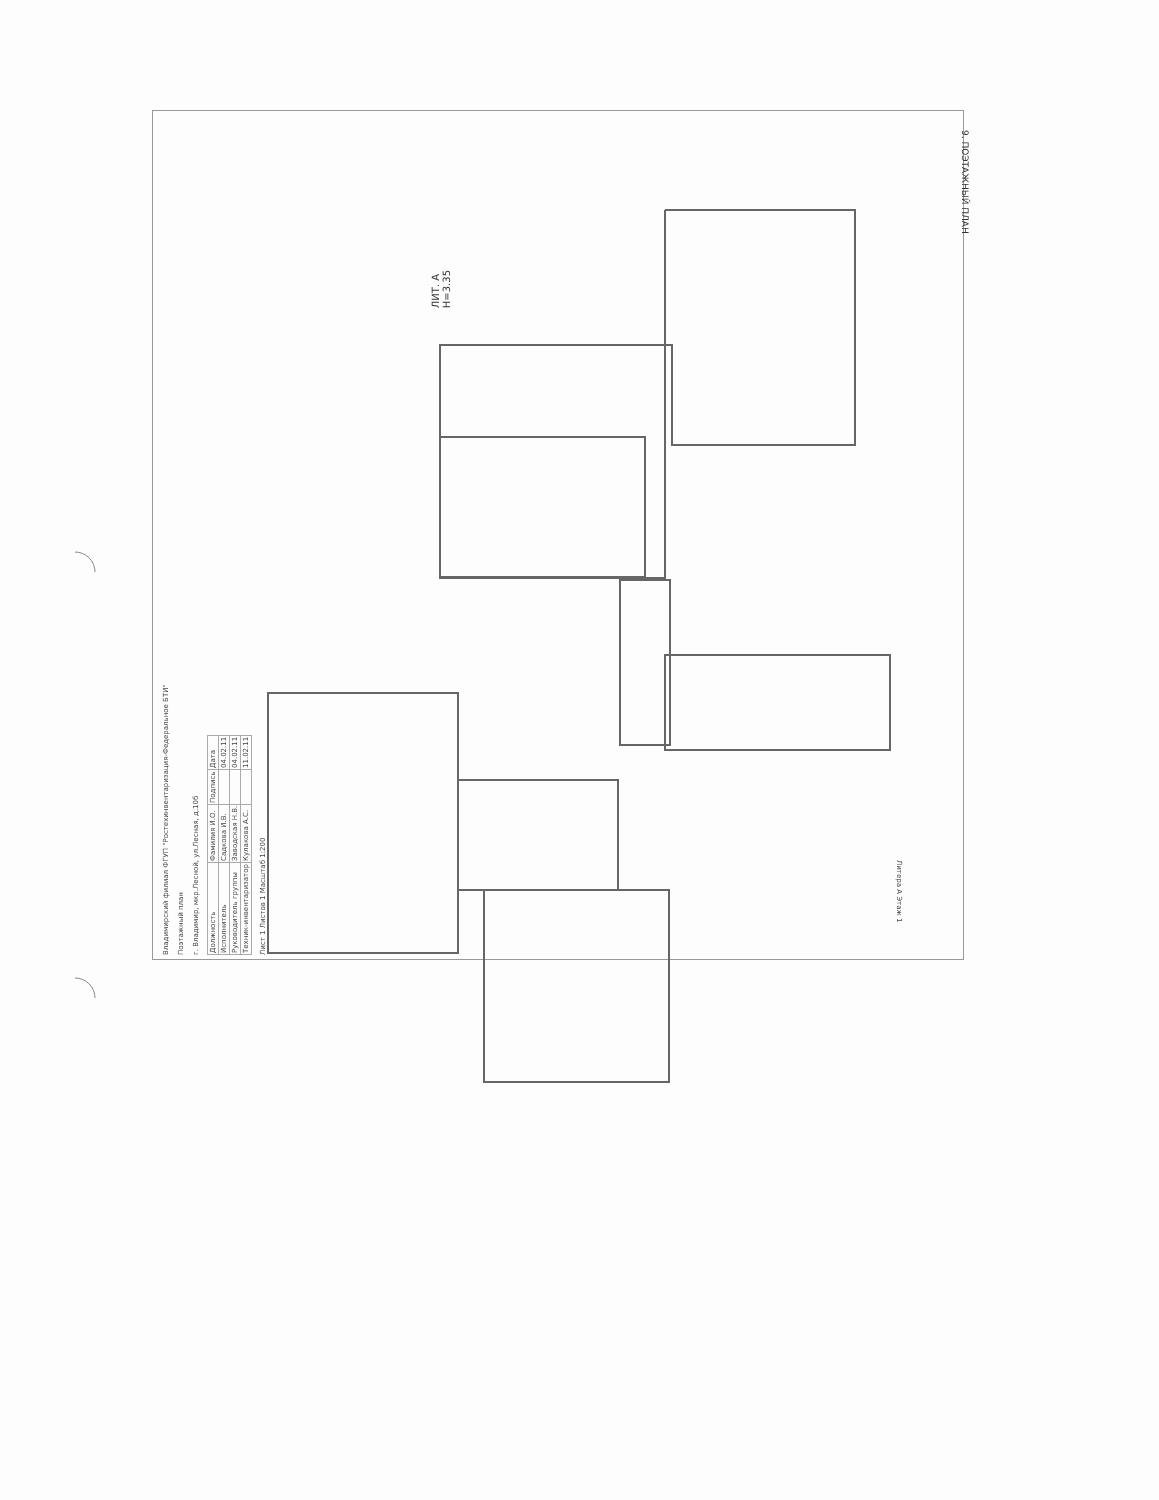9. ПОЭТАЖНЫЙ ПЛАН
ЛИТ. А
Н=3.35
Владимирский филиал ФГУП "Ростехинвентаризация-Федеральное БТИ"
Поэтажный план
г. Владимир, мкр.Лесной, ул.Лесная, д.10б
| Должность | Фамилия И.О. | Подпись | Дата |
| Исполнитель | Садкова И.В. | | 04.02.11 |
| Руководитель группы | Заводская Н.В. | | 04.02.11 |
| Техник-инвентаризатор | Кулакова А.С. | | 11.02.11 |
Лист 1 Листов 1 Масштаб 1:200
Литера А Этаж 1